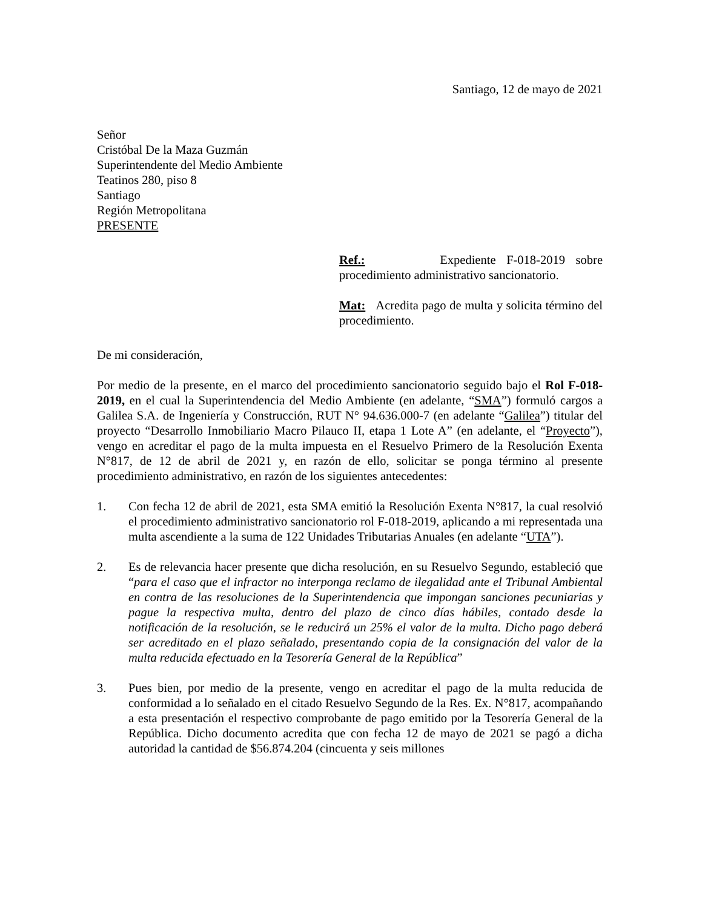Santiago, 12 de mayo de 2021
Señor
Cristóbal De la Maza Guzmán
Superintendente del Medio Ambiente
Teatinos 280, piso 8
Santiago
Región Metropolitana
PRESENTE
Ref.: Expediente F-018-2019 sobre procedimiento administrativo sancionatorio.
Mat: Acredita pago de multa y solicita término del procedimiento.
De mi consideración,
Por medio de la presente, en el marco del procedimiento sancionatorio seguido bajo el Rol F-018-2019, en el cual la Superintendencia del Medio Ambiente (en adelante, “SMA”) formuló cargos a Galilea S.A. de Ingeniería y Construcción, RUT N° 94.636.000-7 (en adelante “Galilea”) titular del proyecto “Desarrollo Inmobiliario Macro Pilauco II, etapa 1 Lote A” (en adelante, el “Proyecto”), vengo en acreditar el pago de la multa impuesta en el Resuelvo Primero de la Resolución Exenta N°817, de 12 de abril de 2021 y, en razón de ello, solicitar se ponga término al presente procedimiento administrativo, en razón de los siguientes antecedentes:
1. Con fecha 12 de abril de 2021, esta SMA emitió la Resolución Exenta N°817, la cual resolvió el procedimiento administrativo sancionatorio rol F-018-2019, aplicando a mi representada una multa ascendiente a la suma de 122 Unidades Tributarias Anuales (en adelante “UTA”).
2. Es de relevancia hacer presente que dicha resolución, en su Resuelvo Segundo, estableció que “para el caso que el infractor no interponga reclamo de ilegalidad ante el Tribunal Ambiental en contra de las resoluciones de la Superintendencia que impongan sanciones pecuniarias y pague la respectiva multa, dentro del plazo de cinco días hábiles, contado desde la notificación de la resolución, se le reducirá un 25% el valor de la multa. Dicho pago deberá ser acreditado en el plazo señalado, presentando copia de la consignación del valor de la multa reducida efectuado en la Tesorería General de la República”
3. Pues bien, por medio de la presente, vengo en acreditar el pago de la multa reducida de conformidad a lo señalado en el citado Resuelvo Segundo de la Res. Ex. N°817, acompañando a esta presentación el respectivo comprobante de pago emitido por la Tesorería General de la República. Dicho documento acredita que con fecha 12 de mayo de 2021 se pagó a dicha autoridad la cantidad de $56.874.204 (cincuenta y seis millones